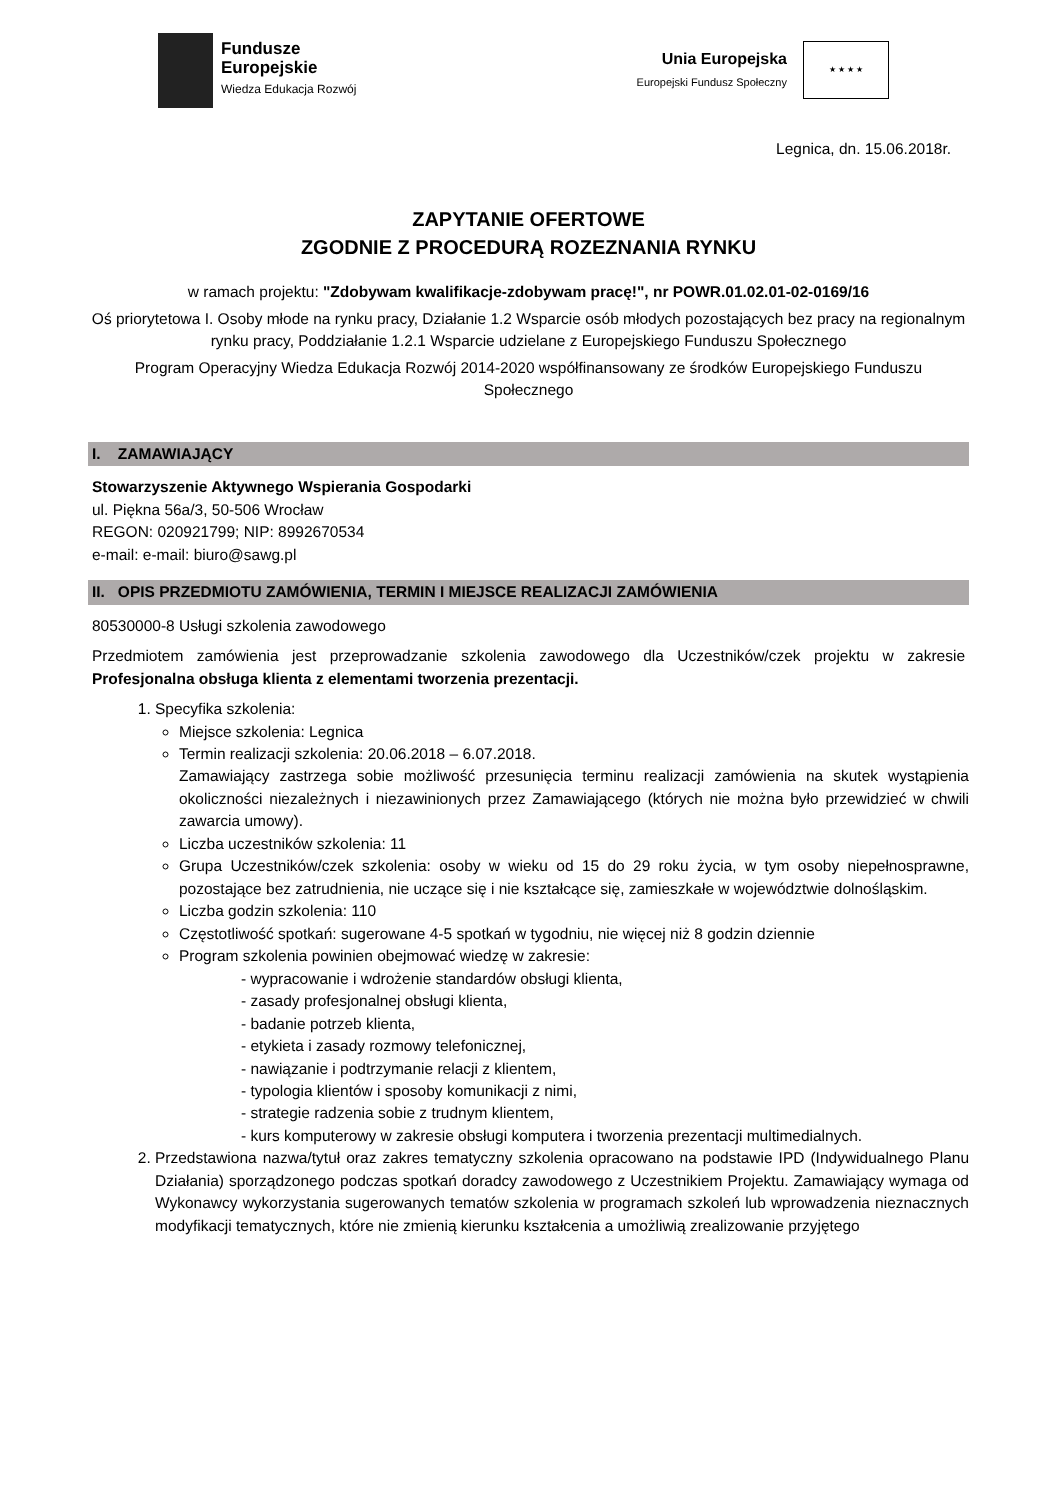Fundusze
Europejskie
Wiedza Edukacja Rozwój
Unia Europejska
Europejski Fundusz Społeczny
★ ★ ★ ★
Legnica, dn. 15.06.2018r.
ZAPYTANIE OFERTOWE
ZGODNIE Z PROCEDURĄ ROZEZNANIA RYNKU
w ramach projektu: "Zdobywam kwalifikacje-zdobywam pracę!", nr POWR.01.02.01-02-0169/16
Oś priorytetowa I. Osoby młode na rynku pracy, Działanie 1.2 Wsparcie osób młodych pozostających bez pracy na regionalnym rynku pracy, Poddziałanie 1.2.1 Wsparcie udzielane z Europejskiego Funduszu Społecznego
Program Operacyjny Wiedza Edukacja Rozwój 2014-2020 współfinansowany ze środków Europejskiego Funduszu Społecznego
I. ZAMAWIAJĄCY
Stowarzyszenie Aktywnego Wspierania Gospodarki
ul. Piękna 56a/3, 50-506 Wrocław
REGON: 020921799; NIP: 8992670534
e-mail: e-mail: biuro@sawg.pl
II. OPIS PRZEDMIOTU ZAMÓWIENIA, TERMIN I MIEJSCE REALIZACJI ZAMÓWIENIA
80530000-8 Usługi szkolenia zawodowego
Przedmiotem zamówienia jest przeprowadzanie szkolenia zawodowego dla Uczestników/czek projektu w zakresie Profesjonalna obsługa klienta z elementami tworzenia prezentacji.
1. Specyfika szkolenia:
Miejsce szkolenia: Legnica
Termin realizacji szkolenia: 20.06.2018 – 6.07.2018.
Zamawiający zastrzega sobie możliwość przesunięcia terminu realizacji zamówienia na skutek wystąpienia okoliczności niezależnych i niezawinionych przez Zamawiającego (których nie można było przewidzieć w chwili zawarcia umowy).
Liczba uczestników szkolenia: 11
Grupa Uczestników/czek szkolenia: osoby w wieku od 15 do 29 roku życia, w tym osoby niepełnosprawne, pozostające bez zatrudnienia, nie uczące się i nie kształcące się, zamieszkałe w województwie dolnośląskim.
Liczba godzin szkolenia: 110
Częstotliwość spotkań: sugerowane 4-5 spotkań w tygodniu, nie więcej niż 8 godzin dziennie
Program szkolenia powinien obejmować wiedzę w zakresie:
- wypracowanie i wdrożenie standardów obsługi klienta,
- zasady profesjonalnej obsługi klienta,
- badanie potrzeb klienta,
- etykieta i zasady rozmowy telefonicznej,
- nawiązanie i podtrzymanie relacji z klientem,
- typologia klientów i sposoby komunikacji z nimi,
- strategie radzenia sobie z trudnym klientem,
- kurs komputerowy w zakresie obsługi komputera i tworzenia prezentacji multimedialnych.
2. Przedstawiona nazwa/tytuł oraz zakres tematyczny szkolenia opracowano na podstawie IPD (Indywidualnego Planu Działania) sporządzonego podczas spotkań doradcy zawodowego z Uczestnikiem Projektu. Zamawiający wymaga od Wykonawcy wykorzystania sugerowanych tematów szkolenia w programach szkoleń lub wprowadzenia nieznacznych modyfikacji tematycznych, które nie zmienią kierunku kształcenia a umożliwią zrealizowanie przyjętego